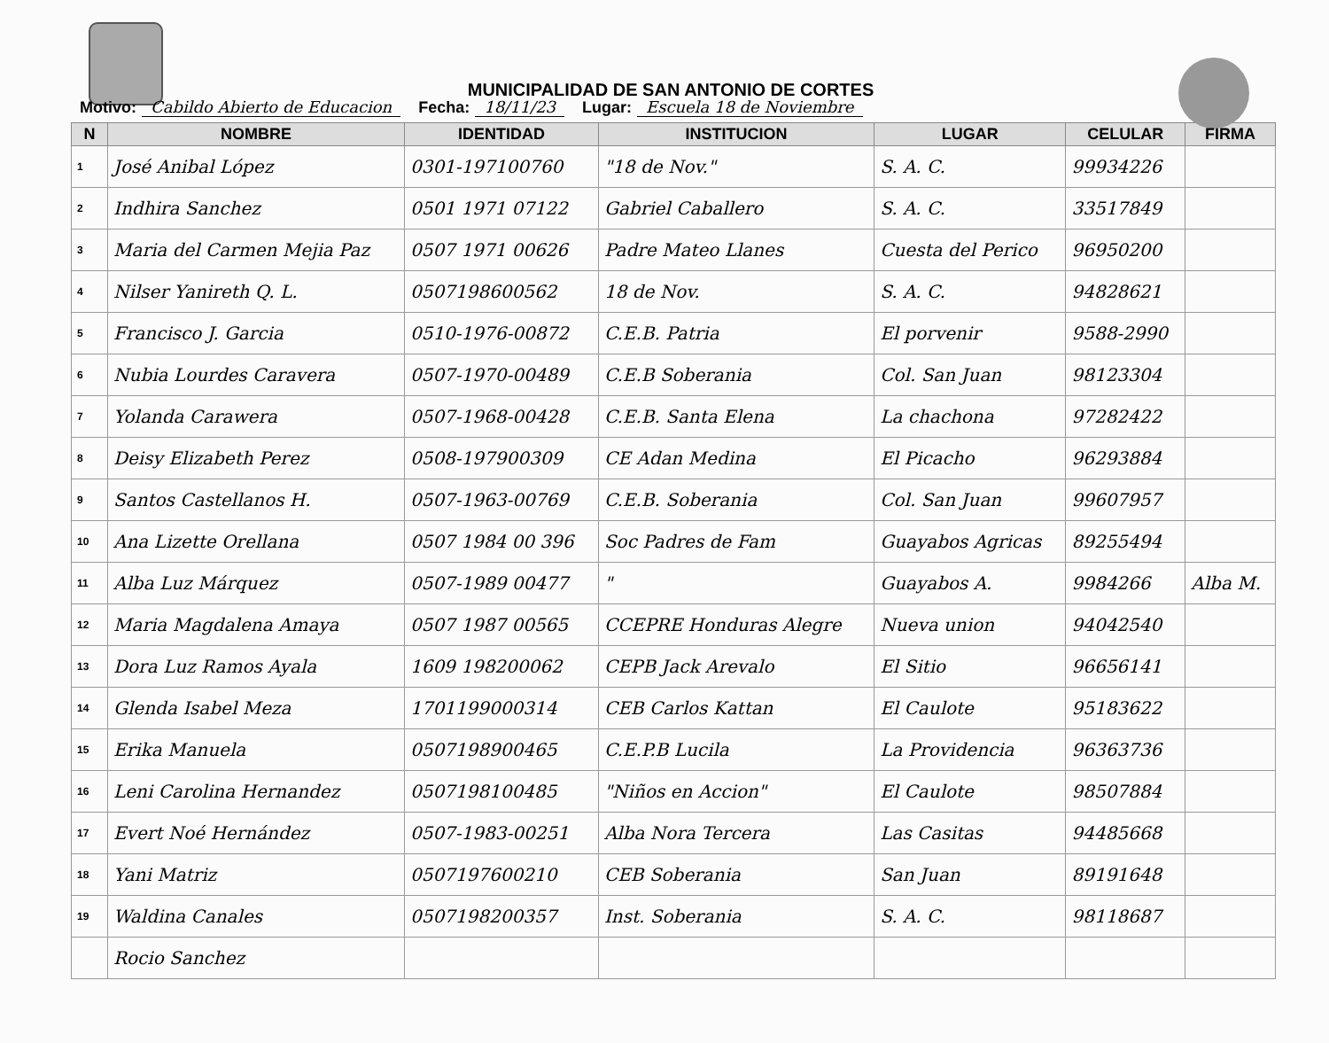MUNICIPALIDAD DE SAN ANTONIO DE CORTES
Motivo: Cabildo Abierto de Educacion Fecha: 18/11/23 Lugar: Escuela 18 de Noviembre
| N | NOMBRE | IDENTIDAD | INSTITUCION | LUGAR | CELULAR | FIRMA |
| --- | --- | --- | --- | --- | --- | --- |
| 1 | José Anibal López | 0301-197100760 | "18 de Nov." | S. A. C. | 99934226 | |
| 2 | Indhira Sanchez | 0501 1971 07122 | Gabriel Caballero | S. A. C. | 33517849 | |
| 3 | Maria del Carmen Mejia Paz | 0507 1971 00626 | Padre Mateo Llanes | Cuesta del Perico | 96950200 | |
| 4 | Nilser Yanireth Q. L. | 0507198600562 | 18 de Nov. | S. A. C. | 94828621 | |
| 5 | Francisco J. Garcia | 0510-1976-00872 | C.E.B. Patria | El porvenir | 9588-2990 | |
| 6 | Nubia Lourdes Caravera | 0507-1970-00489 | C.E.B Soberania | Col. San Juan | 98123304 | |
| 7 | Yolanda Carawera | 0507-1968-00428 | C.E.B. Santa Elena | La chachona | 97282422 | |
| 8 | Deisy Elizabeth Perez | 0508-197900309 | CE Adan Medina | El Picacho | 96293884 | |
| 9 | Santos Castellanos H. | 0507-1963-00769 | C.E.B. Soberania | Col. San Juan | 99607957 | |
| 10 | Ana Lizette Orellana | 0507 1984 00 396 | Soc Padres de Fam | Guayabos Agricas | 89255494 | |
| 11 | Alba Luz Márquez | 0507-1989 00477 | " | Guayabos A. | 9984266 | Alba M. |
| 12 | Maria Magdalena Amaya | 0507 1987 00565 | CCEPRE Honduras Alegre | Nueva union | 94042540 | |
| 13 | Dora Luz Ramos Ayala | 1609 198200062 | CEPB Jack Arevalo | El Sitio | 96656141 | |
| 14 | Glenda Isabel Meza | 1701199000314 | CEB Carlos Kattan | El Caulote | 95183622 | |
| 15 | Erika Manuela | 0507198900465 | C.E.P.B Lucila | La Providencia | 96363736 | |
| 16 | Leni Carolina Hernandez | 0507198100485 | "Niños en Accion" | El Caulote | 98507884 | |
| 17 | Evert Noé Hernández | 0507-1983-00251 | Alba Nora Tercera | Las Casitas | 94485668 | |
| 18 | Yani Matriz | 0507197600210 | CEB Soberania | San Juan | 89191648 | |
| 19 | Waldina Canales | 0507198200357 | Inst. Soberania | S. A. C. | 98118687 | |
| | Rocio Sanchez | | | | | |